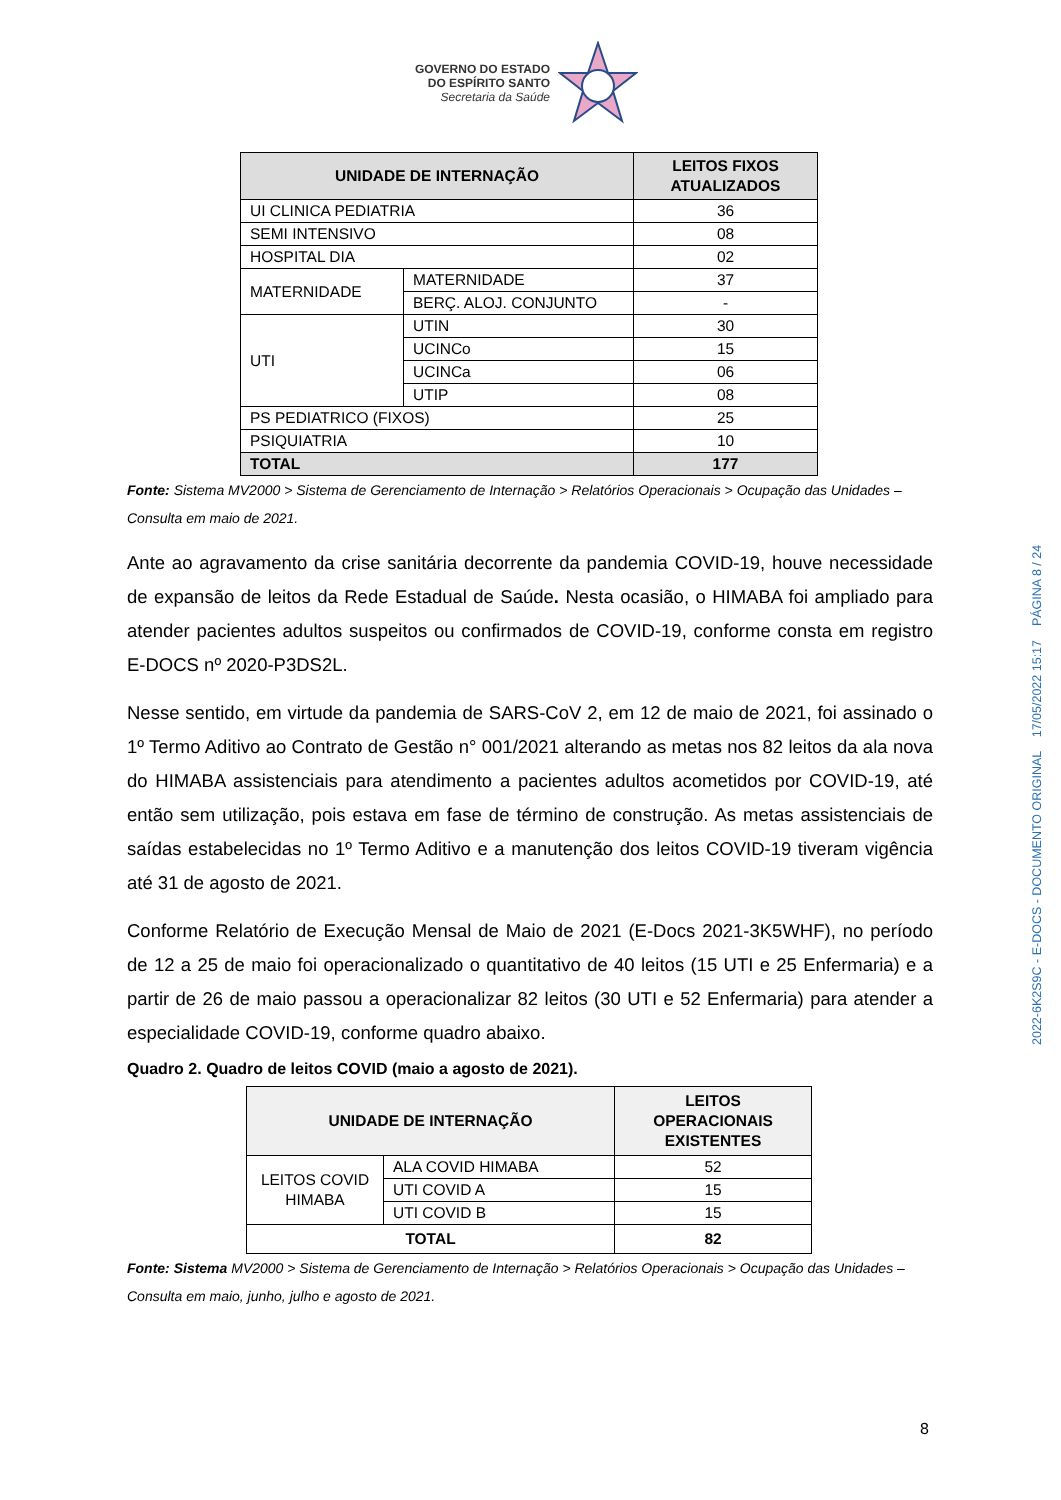GOVERNO DO ESTADO
DO ESPÍRITO SANTO
Secretaria da Saúde
| UNIDADE DE INTERNAÇÃO | | LEITOS FIXOS ATUALIZADOS |
| --- | --- | --- |
| UI CLINICA PEDIATRIA | | 36 |
| SEMI INTENSIVO | | 08 |
| HOSPITAL DIA | | 02 |
| MATERNIDADE | MATERNIDADE | 37 |
| | BERÇ. ALOJ. CONJUNTO | - |
| UTI | UTIN | 30 |
| | UCINCo | 15 |
| | UCINCa | 06 |
| | UTIP | 08 |
| PS PEDIATRICO (FIXOS) | | 25 |
| PSIQUIATRIA | | 10 |
| TOTAL | | 177 |
Fonte: Sistema MV2000 > Sistema de Gerenciamento de Internação > Relatórios Operacionais > Ocupação das Unidades – Consulta em maio de 2021.
Ante ao agravamento da crise sanitária decorrente da pandemia COVID-19, houve necessidade de expansão de leitos da Rede Estadual de Saúde. Nesta ocasião, o HIMABA foi ampliado para atender pacientes adultos suspeitos ou confirmados de COVID-19, conforme consta em registro E-DOCS nº 2020-P3DS2L.
Nesse sentido, em virtude da pandemia de SARS-CoV 2, em 12 de maio de 2021, foi assinado o 1º Termo Aditivo ao Contrato de Gestão n° 001/2021 alterando as metas nos 82 leitos da ala nova do HIMABA assistenciais para atendimento a pacientes adultos acometidos por COVID-19, até então sem utilização, pois estava em fase de término de construção. As metas assistenciais de saídas estabelecidas no 1º Termo Aditivo e a manutenção dos leitos COVID-19 tiveram vigência até 31 de agosto de 2021.
Conforme Relatório de Execução Mensal de Maio de 2021 (E-Docs 2021-3K5WHF), no período de 12 a 25 de maio foi operacionalizado o quantitativo de 40 leitos (15 UTI e 25 Enfermaria) e a partir de 26 de maio passou a operacionalizar 82 leitos (30 UTI e 52 Enfermaria) para atender a especialidade COVID-19, conforme quadro abaixo.
Quadro 2. Quadro de leitos COVID (maio a agosto de 2021).
| UNIDADE DE INTERNAÇÃO | | LEITOS OPERACIONAIS EXISTENTES |
| --- | --- | --- |
| LEITOS COVID HIMABA | ALA COVID HIMABA | 52 |
| | UTI COVID A | 15 |
| | UTI COVID B | 15 |
| TOTAL | | 82 |
Fonte: Sistema MV2000 > Sistema de Gerenciamento de Internação > Relatórios Operacionais > Ocupação das Unidades – Consulta em maio, junho, julho e agosto de 2021.
2022-6K2S9C - E-DOCS - DOCUMENTO ORIGINAL 17/05/2022 15:17 PÁGINA 8 / 24
8